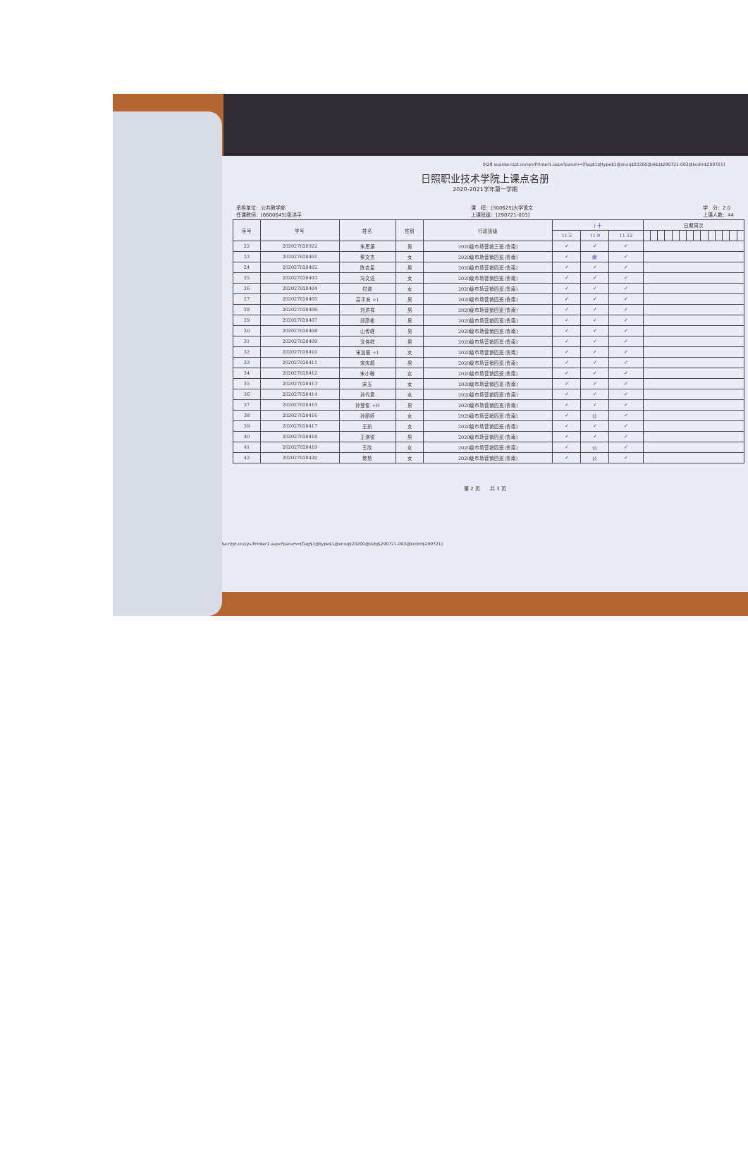0/28 xuanke.rzpt.cn/sys/Printer1.aspx?param=[flag$1@type$1@xnxq$20200@skbj$290721-003@kcdm$290721]
日照职业技术学院上课点名册
2020-2021学年第一学期
承担单位：公共教学部
任课教师：[6600645]张洪平 课　程：[300625]大学语文
上课班级：[290721-003] 学　分：2.0
上课人数：44
| 序号 | 学号 | 姓名 | 性别 | 行政班级 | ) 十 | | | 日期周次 | | | | | | | | | | | | | |
| --- | --- | --- | --- | --- | --- | --- | --- | --- | --- | --- | --- | --- | --- | --- | --- | --- | --- | --- | --- | --- | --- |
| | | | | | 11.5 | 11.9 | 11.12 | | | | | | | | | | | | | | |
| 22 | 202027020322 | 朱思源 | 男 | 2020级市场营销三班(鲁南) | ✓ | ✓ | ✓ | | | | | | | | | | | | | | |
| 23 | 202027020401 | 蔡文杰 | 女 | 2020级市场营销四班(鲁南) | ✓ | 病 | ✓ | | | | | | | | | | | | | | |
| 24 | 202027020402 | 陈吉星 | 男 | 2020级市场营销四班(鲁南) | ✓ | ✓ | ✓ | | | | | | | | | | | | | | |
| 25 | 202027020403 | 冯文洁 | 女 | 2020级市场营销四班(鲁南) | ✓ | ✓ | ✓ | | | | | | | | | | | | | | |
| 26 | 202027020404 | 付迪 | 女 | 2020级市场营销四班(鲁南) | ✓ | ✓ | ✓ | | | | | | | | | | | | | | |
| 27 | 202027020405 | 高平安 +1 | 男 | 2020级市场营销四班(鲁南) | ✓ | ✓ | ✓ | | | | | | | | | | | | | | |
| 28 | 202027020406 | 刘洪祥 | 男 | 2020级市场营销四班(鲁南) | ✓ | ✓ | ✓ | | | | | | | | | | | | | | |
| 29 | 202027020407 | 邱彦彬 | 男 | 2020级市场营销四班(鲁南) | ✓ | ✓ | ✓ | | | | | | | | | | | | | | |
| 30 | 202027020408 | 山传峰 | 男 | 2020级市场营销四班(鲁南) | ✓ | ✓ | ✓ | | | | | | | | | | | | | | |
| 31 | 202027020409 | 沈伟祥 | 男 | 2020级市场营销四班(鲁南) | ✓ | ✓ | ✓ | | | | | | | | | | | | | | |
| 32 | 202027020410 | 宋加丽 +1 | 女 | 2020级市场营销四班(鲁南) | ✓ | ✓ | ✓ | | | | | | | | | | | | | | |
| 33 | 202027020411 | 宋庆超 | 男 | 2020级市场营销四班(鲁南) | ✓ | ✓ | ✓ | | | | | | | | | | | | | | |
| 34 | 202027020412 | 宋小敏 | 女 | 2020级市场营销四班(鲁南) | ✓ | ✓ | ✓ | | | | | | | | | | | | | | |
| 35 | 202027020413 | 宋玉 | 女 | 2020级市场营销四班(鲁南) | ✓ | ✓ | ✓ | | | | | | | | | | | | | | |
| 36 | 202027020414 | 孙代君 | 女 | 2020级市场营销四班(鲁南) | ✓ | ✓ | ✓ | | | | | | | | | | | | | | |
| 37 | 202027020415 | 孙登俊 +H | 男 | 2020级市场营销四班(鲁南) | ✓ | ✓ | ✓ | | | | | | | | | | | | | | |
| 38 | 202027020416 | 孙丽婷 | 女 | 2020级市场营销四班(鲁南) | ✓ | 公 | ✓ | | | | | | | | | | | | | | |
| 39 | 202027020417 | 王凯 | 女 | 2020级市场营销四班(鲁南) | ✓ | ✓ | ✓ | | | | | | | | | | | | | | |
| 40 | 202027020418 | 王淇锐 | 男 | 2020级市场营销四班(鲁南) | ✓ | ✓ | ✓ | | | | | | | | | | | | | | |
| 41 | 202027020419 | 王欣 | 女 | 2020级市场营销四班(鲁南) | ✓ | 公 | ✓ | | | | | | | | | | | | | | |
| 42 | 202027020420 | 徐慧 | 女 | 2020级市场营销四班(鲁南) | ✓ | 公 | ✓ | | | | | | | | | | | | | | |
第 2 页　　共 3 页
ke.rzpt.cn/sys/Printer1.aspx?param=[flag$1@type$1@xnxq$20200@skbj$290721-003@kcdm$290721]